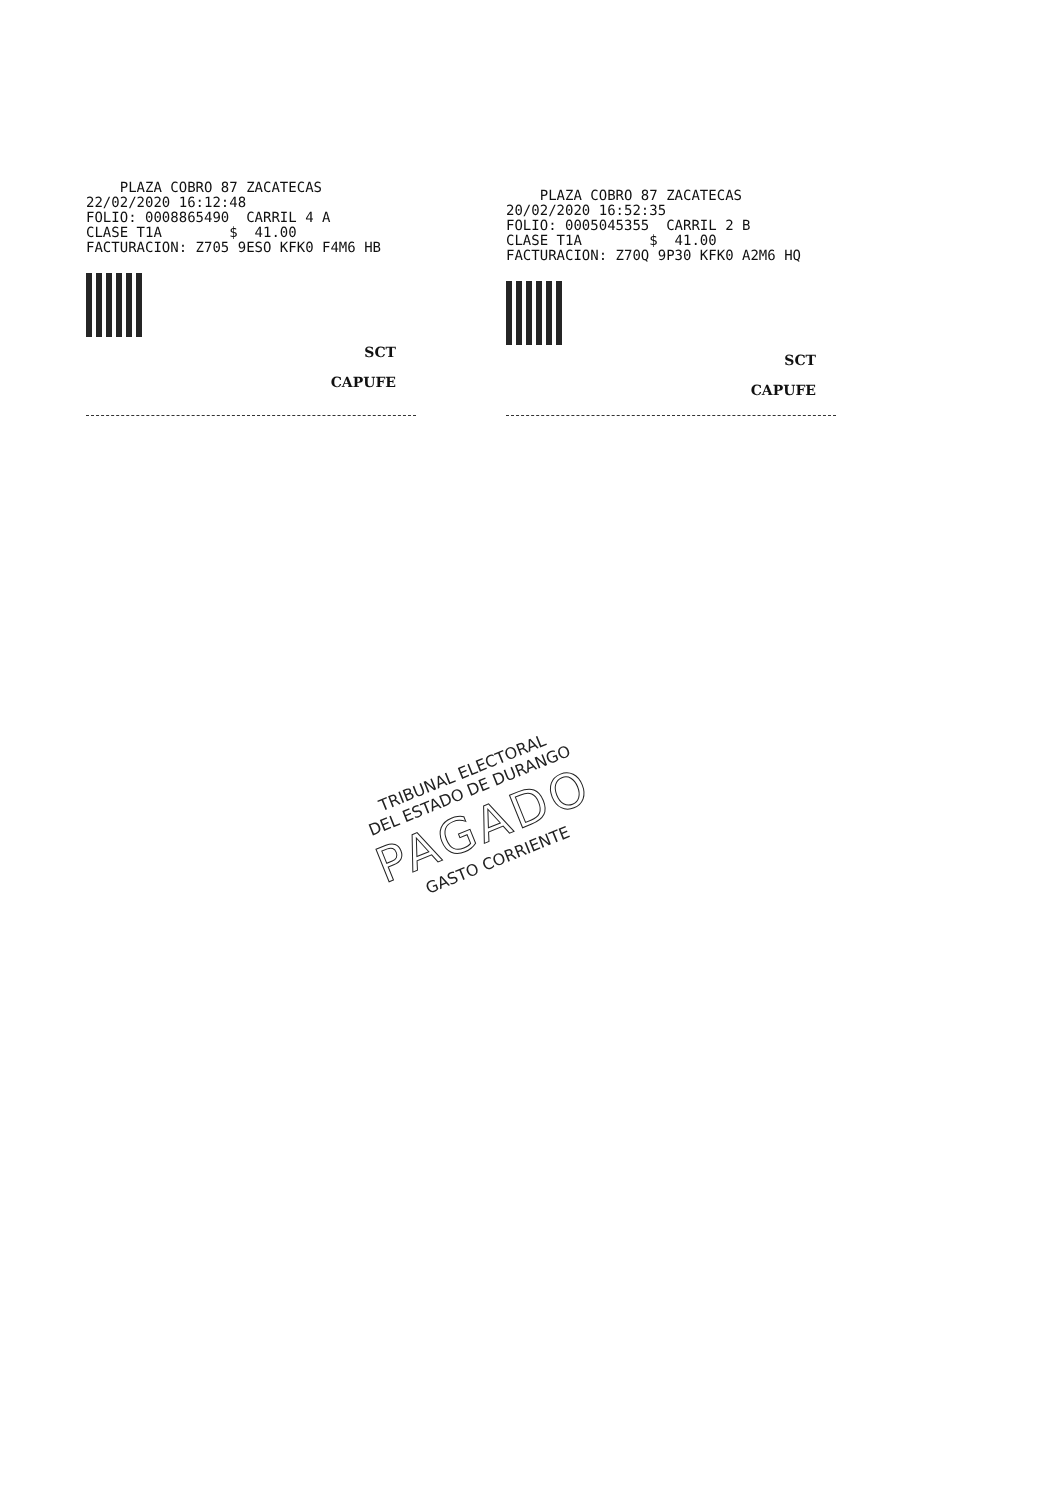PLAZA COBRO 87 ZACATECAS
22/02/2020 16:12:48
FOLIO: 0008865490 CARRIL 4 A
CLASE T1A $ 41.00
FACTURACION: Z705 9ESO KFK0 F4M6 HB
SCT
CAPUFE
PLAZA COBRO 87 ZACATECAS
20/02/2020 16:52:35
FOLIO: 0005045355 CARRIL 2 B
CLASE T1A $ 41.00
FACTURACION: Z70Q 9P30 KFK0 A2M6 HQ
SCT
CAPUFE
TRIBUNAL ELECTORAL
DEL ESTADO DE DURANGO
PAGADO
GASTO CORRIENTE